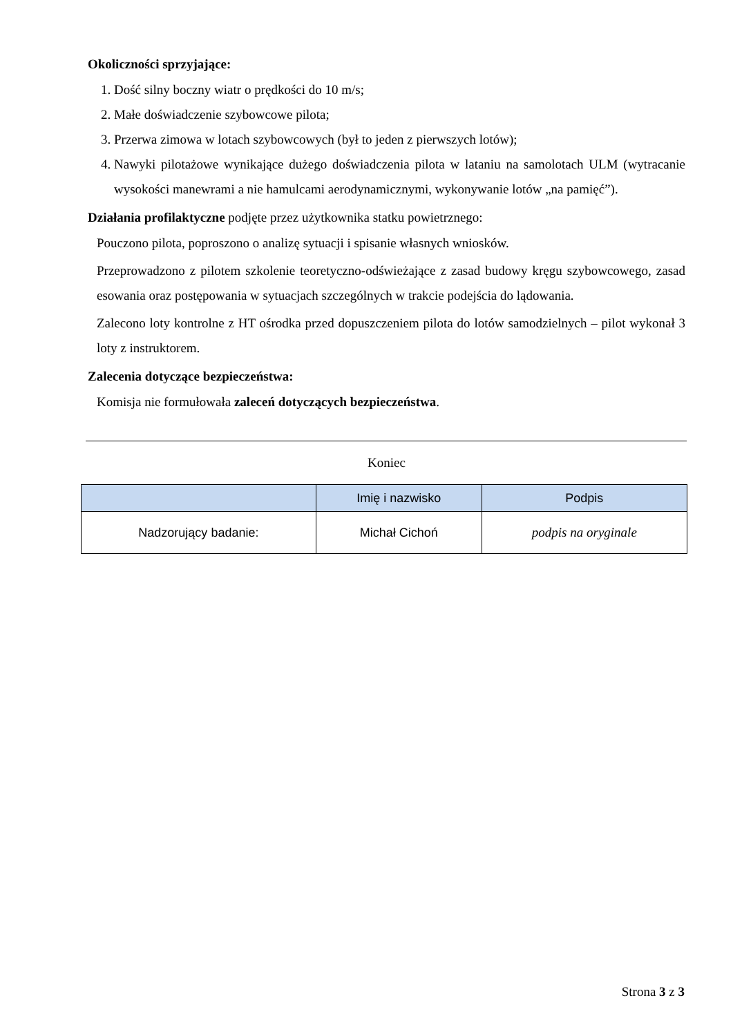Okoliczności sprzyjające:
1. Dość silny boczny wiatr o prędkości do 10 m/s;
2. Małe doświadczenie szybowcowe pilota;
3. Przerwa zimowa w lotach szybowcowych (był to jeden z pierwszych lotów);
4. Nawyki pilotażowe wynikające dużego doświadczenia pilota w lataniu na samolotach ULM (wytracanie wysokości manewrami a nie hamulcami aerodynamicznymi, wykonywanie lotów „na pamięć”).
Działania profilaktyczne podjęte przez użytkownika statku powietrznego:
Pouczono pilota, poproszono o analizę sytuacji i spisanie własnych wniosków.
Przeprowadzono z pilotem szkolenie teoretyczno-odświeżające z zasad budowy kręgu szybowcowego, zasad esowania oraz postępowania w sytuacjach szczególnych w trakcie podejścia do lądowania.
Zalecono loty kontrolne z HT ośrodka przed dopuszczeniem pilota do lotów samodzielnych – pilot wykonał 3 loty z instruktorem.
Zalecenia dotyczące bezpieczeństwa:
Komisja nie formułowała zaleceń dotyczących bezpieczeństwa.
Koniec
| | Imię i nazwisko | Podpis |
| --- | --- | --- |
| Nadzorujący badanie: | Michał Cichoń | podpis na oryginale |
Strona 3 z 3